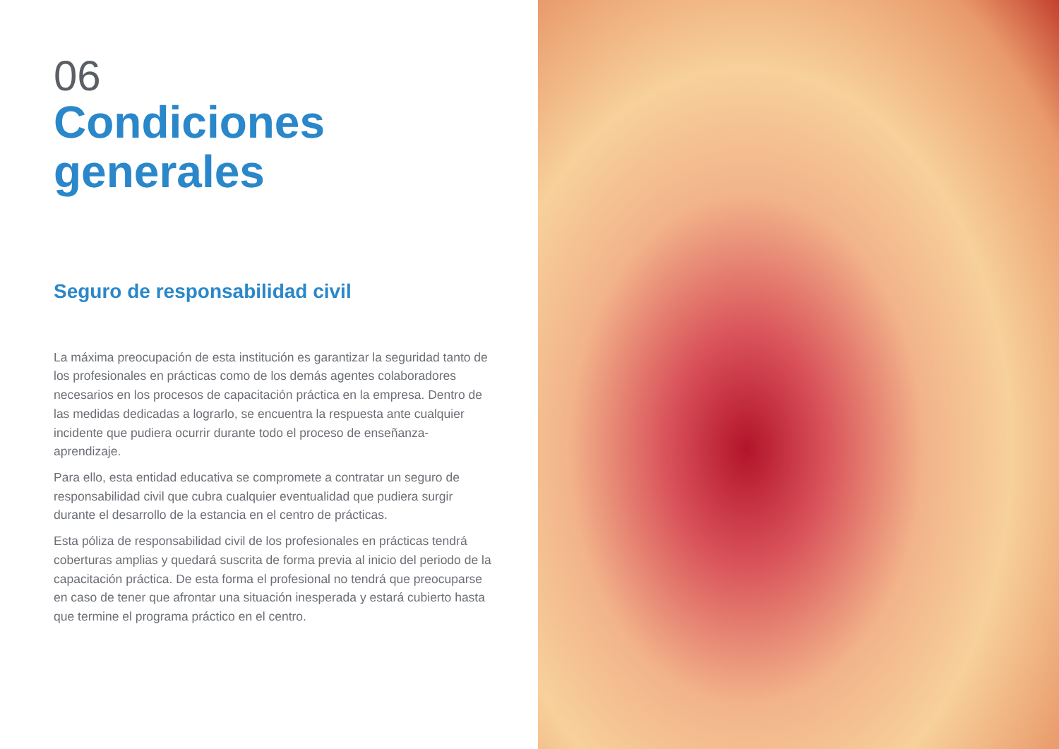06
Condiciones generales
Seguro de responsabilidad civil
La máxima preocupación de esta institución es garantizar la seguridad tanto de los profesionales en prácticas como de los demás agentes colaboradores necesarios en los procesos de capacitación práctica en la empresa. Dentro de las medidas dedicadas a lograrlo, se encuentra la respuesta ante cualquier incidente que pudiera ocurrir durante todo el proceso de enseñanza-aprendizaje.
Para ello, esta entidad educativa se compromete a contratar un seguro de responsabilidad civil que cubra cualquier eventualidad que pudiera surgir durante el desarrollo de la estancia en el centro de prácticas.
Esta póliza de responsabilidad civil de los profesionales en prácticas tendrá coberturas amplias y quedará suscrita de forma previa al inicio del periodo de la capacitación práctica. De esta forma el profesional no tendrá que preocuparse en caso de tener que afrontar una situación inesperada y estará cubierto hasta que termine el programa práctico en el centro.